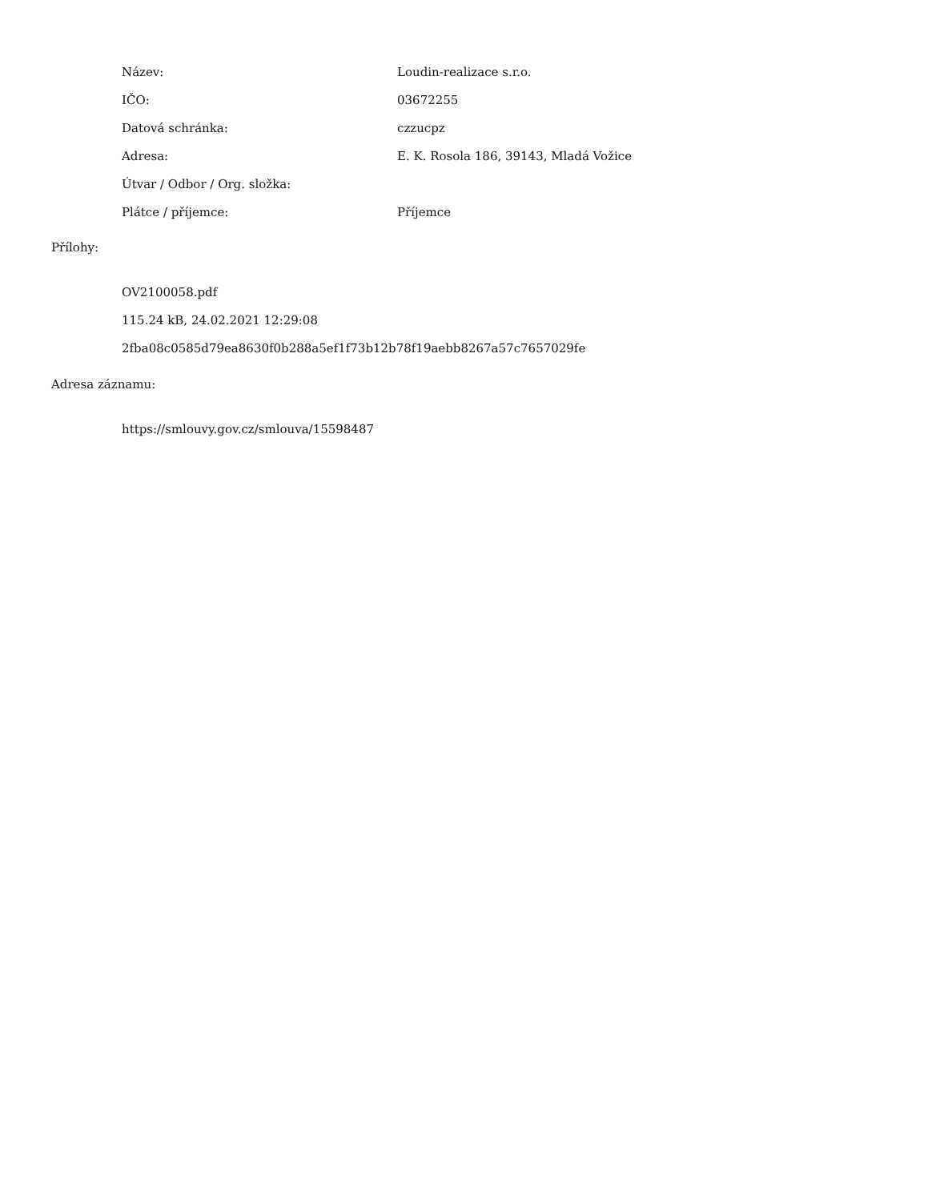| Název: | Loudin-realizace s.r.o. |
| IČO: | 03672255 |
| Datová schránka: | czzucpz |
| Adresa: | E. K. Rosola 186, 39143, Mladá Vožice |
| Útvar / Odbor / Org. složka: | |
| Plátce / příjemce: | Příjemce |
Přílohy:
OV2100058.pdf
115.24 kB, 24.02.2021 12:29:08
2fba08c0585d79ea8630f0b288a5ef1f73b12b78f19aebb8267a57c7657029fe
Adresa záznamu:
https://smlouvy.gov.cz/smlouva/15598487